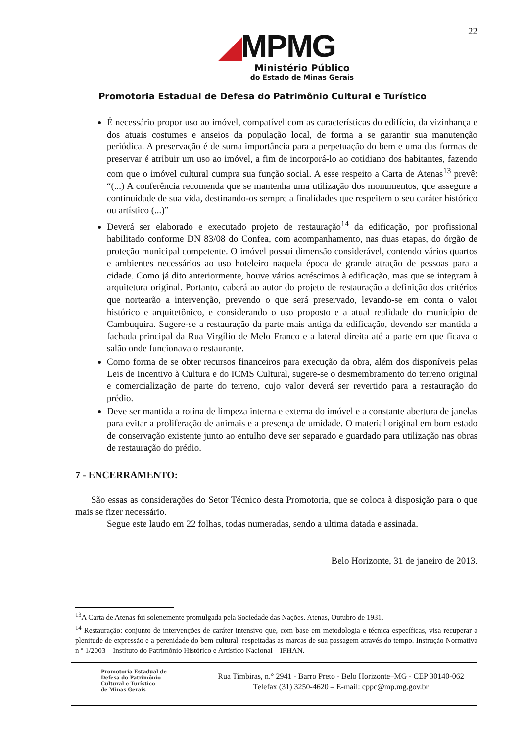22
◢MPMG
Ministério Público
do Estado de Minas Gerais
Promotoria Estadual de Defesa do Patrimônio Cultural e Turístico
É necessário propor uso ao imóvel, compatível com as características do edifício, da vizinhança e dos atuais costumes e anseios da população local, de forma a se garantir sua manutenção periódica. A preservação é de suma importância para a perpetuação do bem e uma das formas de preservar é atribuir um uso ao imóvel, a fim de incorporá-lo ao cotidiano dos habitantes, fazendo com que o imóvel cultural cumpra sua função social. A esse respeito a Carta de Atenas<sup>13</sup> prevê: “(...) A conferência recomenda que se mantenha uma utilização dos monumentos, que assegure a continuidade de sua vida, destinando-os sempre a finalidades que respeitem o seu caráter histórico ou artístico (...)”
Deverá ser elaborado e executado projeto de restauração<sup>14</sup> da edificação, por profissional habilitado conforme DN 83/08 do Confea, com acompanhamento, nas duas etapas, do órgão de proteção municipal competente. O imóvel possui dimensão considerável, contendo vários quartos e ambientes necessários ao uso hoteleiro naquela época de grande atração de pessoas para a cidade. Como já dito anteriormente, houve vários acréscimos à edificação, mas que se integram à arquitetura original. Portanto, caberá ao autor do projeto de restauração a definição dos critérios que nortearão a intervenção, prevendo o que será preservado, levando-se em conta o valor histórico e arquitetônico, e considerando o uso proposto e a atual realidade do município de Cambuquira. Sugere-se a restauração da parte mais antiga da edificação, devendo ser mantida a fachada principal da Rua Virgílio de Melo Franco e a lateral direita até a parte em que ficava o salão onde funcionava o restaurante.
Como forma de se obter recursos financeiros para execução da obra, além dos disponíveis pelas Leis de Incentivo à Cultura e do ICMS Cultural, sugere-se o desmembramento do terreno original e comercialização de parte do terreno, cujo valor deverá ser revertido para a restauração do prédio.
Deve ser mantida a rotina de limpeza interna e externa do imóvel e a constante abertura de janelas para evitar a proliferação de animais e a presença de umidade. O material original em bom estado de conservação existente junto ao entulho deve ser separado e guardado para utilização nas obras de restauração do prédio.
7 - ENCERRAMENTO:
São essas as considerações do Setor Técnico desta Promotoria, que se coloca à disposição para o que mais se fizer necessário.
Segue este laudo em 22 folhas, todas numeradas, sendo a ultima datada e assinada.
Belo Horizonte, 31 de janeiro de 2013.
<sup>13</sup> A Carta de Atenas foi solenemente promulgada pela Sociedade das Nações. Atenas, Outubro de 1931.
<sup>14</sup> Restauração: conjunto de intervenções de caráter intensivo que, com base em metodologia e técnica específicas, visa recuperar a plenitude de expressão e a perenidade do bem cultural, respeitadas as marcas de sua passagem através do tempo. Instrução Normativa n º 1/2003 – Instituto do Patrimônio Histórico e Artístico Nacional – IPHAN.
Promotoria Estadual de
Defesa do Patrimônio
Cultural e Turístico
de Minas Gerais
Rua Timbiras, n.° 2941 - Barro Preto - Belo Horizonte–MG - CEP 30140-062
Telefax (31) 3250-4620 – E-mail: cppc@mp.mg.gov.br